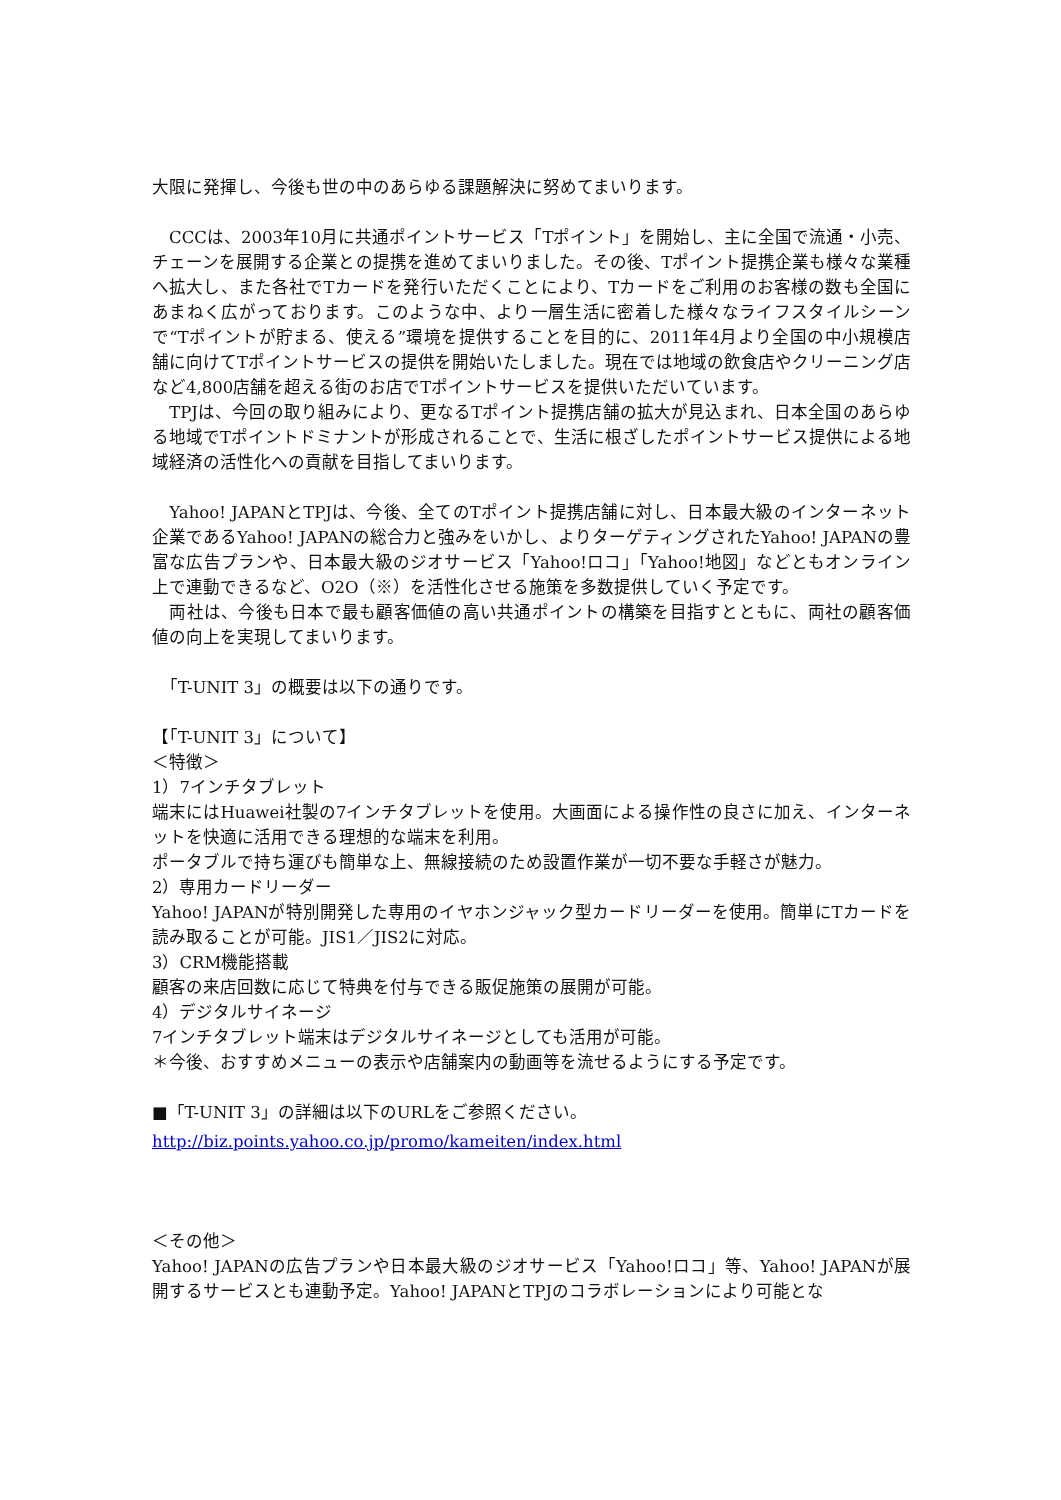大限に発揮し、今後も世の中のあらゆる課題解決に努めてまいります。
　CCCは、2003年10月に共通ポイントサービス「Tポイント」を開始し、主に全国で流通・小売、チェーンを展開する企業との提携を進めてまいりました。その後、Tポイント提携企業も様々な業種へ拡大し、また各社でTカードを発行いただくことにより、Tカードをご利用のお客様の数も全国にあまねく広がっております。このような中、より一層生活に密着した様々なライフスタイルシーンで“Tポイントが貯まる、使える”環境を提供することを目的に、2011年4月より全国の中小規模店舗に向けてTポイントサービスの提供を開始いたしました。現在では地域の飲食店やクリーニング店など4,800店舗を超える街のお店でTポイントサービスを提供いただいています。
　TPJは、今回の取り組みにより、更なるTポイント提携店舗の拡大が見込まれ、日本全国のあらゆる地域でTポイントドミナントが形成されることで、生活に根ざしたポイントサービス提供による地域経済の活性化への貢献を目指してまいります。
　Yahoo! JAPANとTPJは、今後、全てのTポイント提携店舗に対し、日本最大級のインターネット企業であるYahoo! JAPANの総合力と強みをいかし、よりターゲティングされたYahoo! JAPANの豊富な広告プランや、日本最大級のジオサービス「Yahoo!ロコ」「Yahoo!地図」などともオンライン上で連動できるなど、O2O（※）を活性化させる施策を多数提供していく予定です。
　両社は、今後も日本で最も顧客価値の高い共通ポイントの構築を目指すとともに、両社の顧客価値の向上を実現してまいります。
　「T-UNIT 3」の概要は以下の通りです。
【「T-UNIT 3」について】
＜特徴＞
1）7インチタブレット
端末にはHuawei社製の7インチタブレットを使用。大画面による操作性の良さに加え、インターネットを快適に活用できる理想的な端末を利用。
ポータブルで持ち運びも簡単な上、無線接続のため設置作業が一切不要な手軽さが魅力。
2）専用カードリーダー
Yahoo! JAPANが特別開発した専用のイヤホンジャック型カードリーダーを使用。簡単にTカードを読み取ることが可能。JIS1／JIS2に対応。
3）CRM機能搭載
顧客の来店回数に応じて特典を付与できる販促施策の展開が可能。
4）デジタルサイネージ
7インチタブレット端末はデジタルサイネージとしても活用が可能。
＊今後、おすすめメニューの表示や店舗案内の動画等を流せるようにする予定です。
■「T-UNIT 3」の詳細は以下のURLをご参照ください。
http://biz.points.yahoo.co.jp/promo/kameiten/index.html
＜その他＞
Yahoo! JAPANの広告プランや日本最大級のジオサービス「Yahoo!ロコ」等、Yahoo! JAPANが展開するサービスとも連動予定。Yahoo! JAPANとTPJのコラボレーションにより可能とな